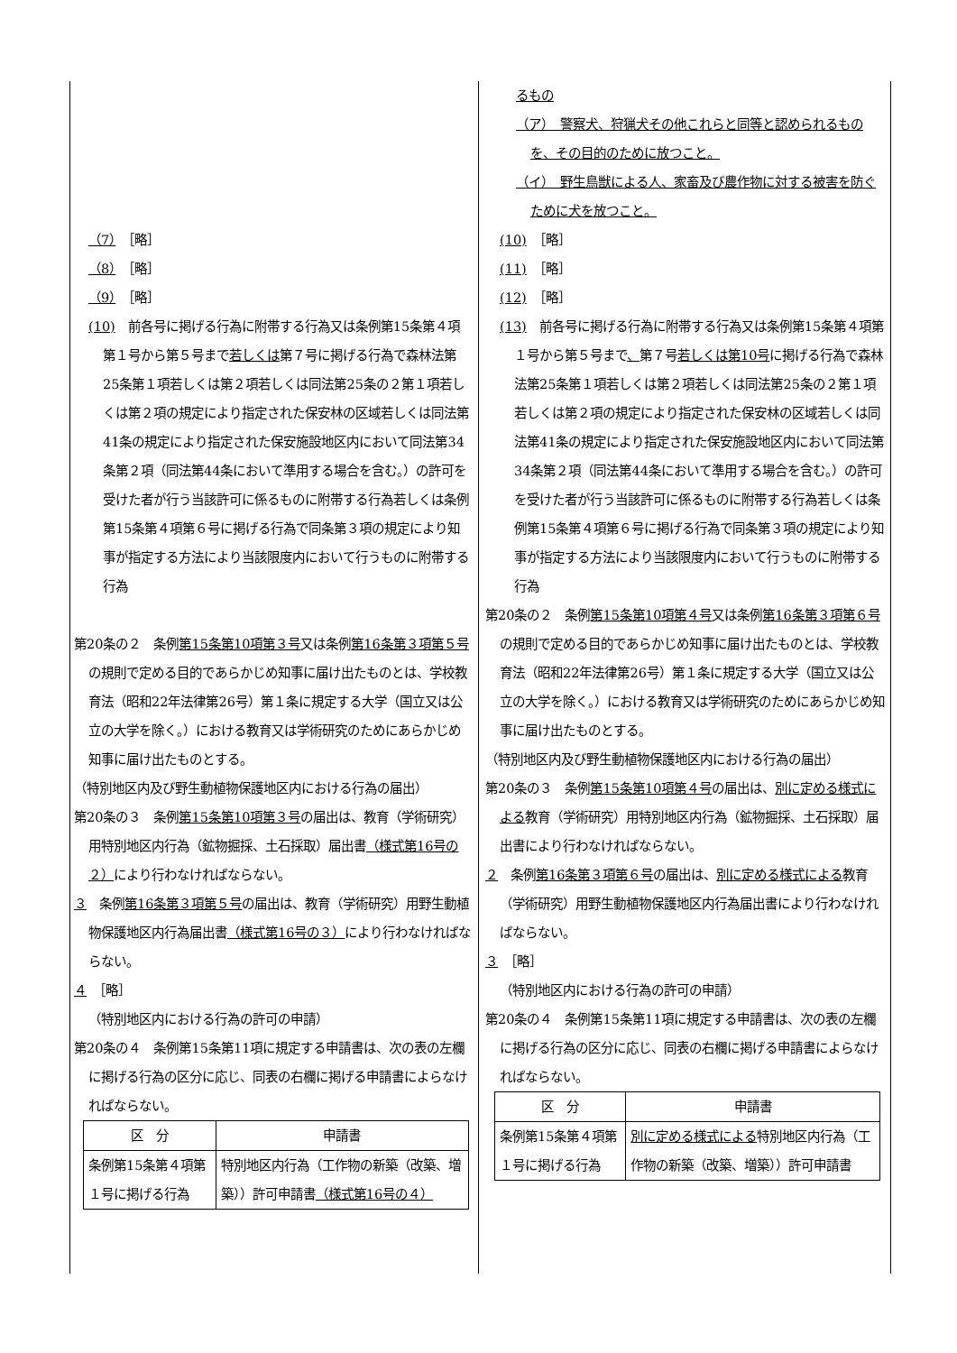（7）　［略］
（8）　［略］
（9）　［略］
(10)　前各号に掲げる行為に附帯する行為又は条例第15条第４項第１号から第５号まで若しくは第７号に掲げる行為で森林法第25条第１項若しくは第２項若しくは同法第25条の２第１項若しくは第２項の規定により指定された保安林の区域若しくは同法第41条の規定により指定された保安施設地区内において同法第34条第２項（同法第44条において準用する場合を含む。）の許可を受けた者が行う当該許可に係るものに附帯する行為若しくは条例第15条第４項第６号に掲げる行為で同条第３項の規定により知事が指定する方法により当該限度内において行うものに附帯する行為
第20条の２　条例第15条第10項第３号又は条例第16条第３項第５号の規則で定める目的であらかじめ知事に届け出たものとは、学校教育法（昭和22年法律第26号）第１条に規定する大学（国立又は公立の大学を除く。）における教育又は学術研究のためにあらかじめ知事に届け出たものとする。
（特別地区内及び野生動植物保護地区内における行為の届出）
第20条の３　条例第15条第10項第３号の届出は、教育（学術研究）用特別地区内行為（鉱物掘採、土石採取）届出書（様式第16号の２）により行わなければならない。
３　条例第16条第３項第５号の届出は、教育（学術研究）用野生動植物保護地区内行為届出書（様式第16号の３）により行わなければならない。
４　［略］
（特別地区内における行為の許可の申請）
第20条の４　条例第15条第11項に規定する申請書は、次の表の左欄に掲げる行為の区分に応じ、同表の右欄に掲げる申請書によらなければならない。
| 区 分 | 申請書 |
| --- | --- |
| 条例第15条第４項第１号に掲げる行為 | 特別地区内行為（工作物の新築（改築、増築））許可申請書 （様式第16号の４） |
るもの
（ア）　警察犬、狩猟犬その他これらと同等と認められるものを、その目的のために放つこと。
（イ）　野生鳥獣による人、家畜及び農作物に対する被害を防ぐために犬を放つこと。
(10)　［略］
(11)　［略］
(12)　［略］
(13)　前各号に掲げる行為に附帯する行為又は条例第15条第４項第１号から第５号まで、第７号若しくは第10号に掲げる行為で森林法第25条第１項若しくは第２項若しくは同法第25条の２第１項若しくは第２項の規定により指定された保安林の区域若しくは同法第41条の規定により指定された保安施設地区内において同法第34条第２項（同法第44条において準用する場合を含む。）の許可を受けた者が行う当該許可に係るものに附帯する行為若しくは条例第15条第４項第６号に掲げる行為で同条第３項の規定により知事が指定する方法により当該限度内において行うものに附帯する行為
第20条の２　条例第15条第10項第４号又は条例第16条第３項第６号の規則で定める目的であらかじめ知事に届け出たものとは、学校教育法（昭和22年法律第26号）第１条に規定する大学（国立又は公立の大学を除く。）における教育又は学術研究のためにあらかじめ知事に届け出たものとする。
（特別地区内及び野生動植物保護地区内における行為の届出）
第20条の３　条例第15条第10項第４号の届出は、別に定める様式による教育（学術研究）用特別地区内行為（鉱物掘採、土石採取）届出書により行わなければならない。
２　条例第16条第３項第６号の届出は、別に定める様式による教育（学術研究）用野生動植物保護地区内行為届出書により行わなければならない。
３　［略］
（特別地区内における行為の許可の申請）
第20条の４　条例第15条第11項に規定する申請書は、次の表の左欄に掲げる行為の区分に応じ、同表の右欄に掲げる申請書によらなければならない。
| 区 分 | 申請書 |
| --- | --- |
| 条例第15条第４項第１号に掲げる行為 | 別に定める様式による 特別地区内行為（工作物の新築（改築、増築））許可申請書 |